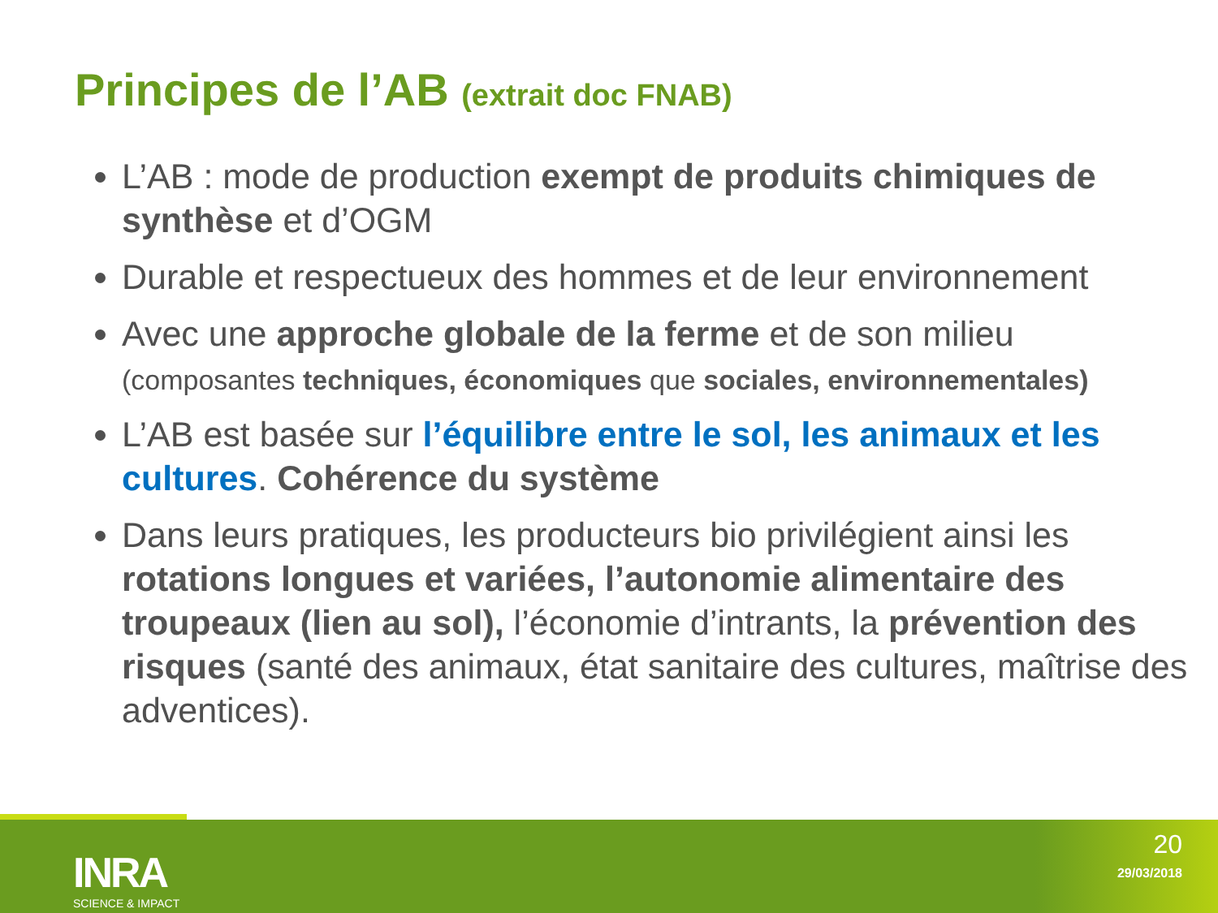Principes de l’AB (extrait doc FNAB)
L’AB : mode de production exempt de produits chimiques de synthèse et d’OGM
Durable et respectueux des hommes et de leur environnement
Avec une approche globale de la ferme et de son milieu
(composantes techniques, économiques que sociales, environnementales)
L’AB est basée sur l’équilibre entre le sol, les animaux et les cultures. Cohérence du système
Dans leurs pratiques, les producteurs bio privilégient ainsi les rotations longues et variées, l’autonomie alimentaire des troupeaux (lien au sol), l’économie d’intrants, la prévention des risques (santé des animaux, état sanitaire des cultures, maîtrise des adventices).
INRA
SCIENCE & IMPACT
20
29/03/2018